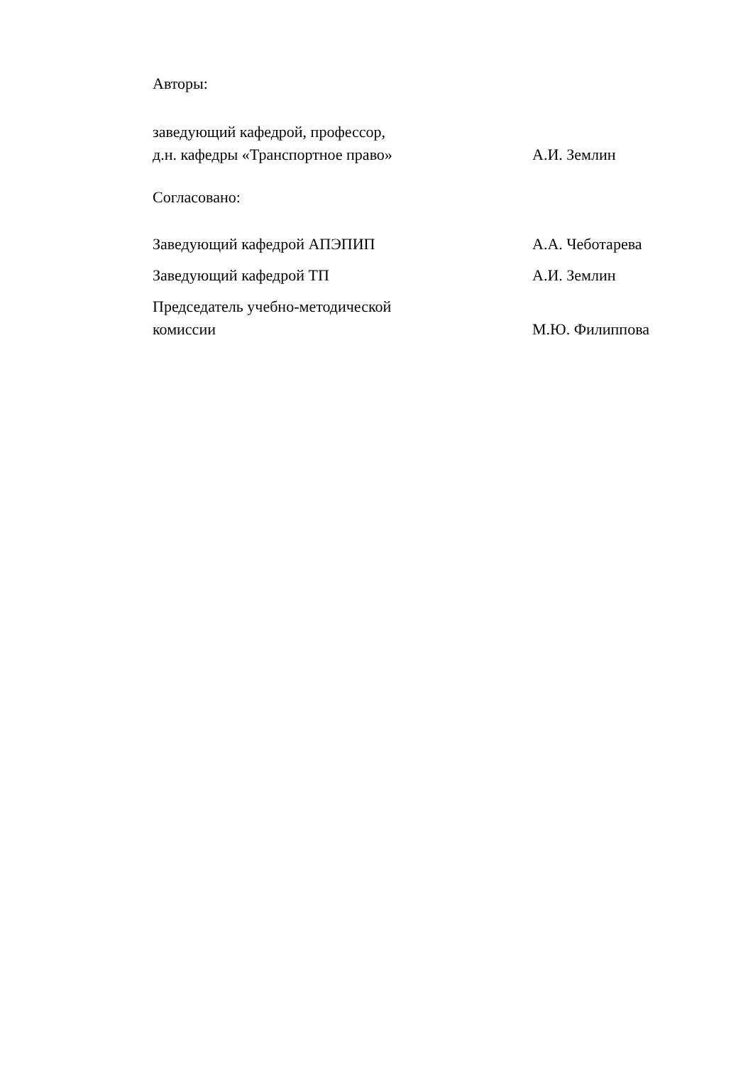Авторы:
заведующий кафедрой, профессор,
д.н. кафедры «Транспортное право»
А.И. Землин
Согласовано:
Заведующий кафедрой АПЭПИП
А.А. Чеботарева
Заведующий кафедрой ТП
А.И. Землин
Председатель учебно-методической
комиссии
М.Ю. Филиппова